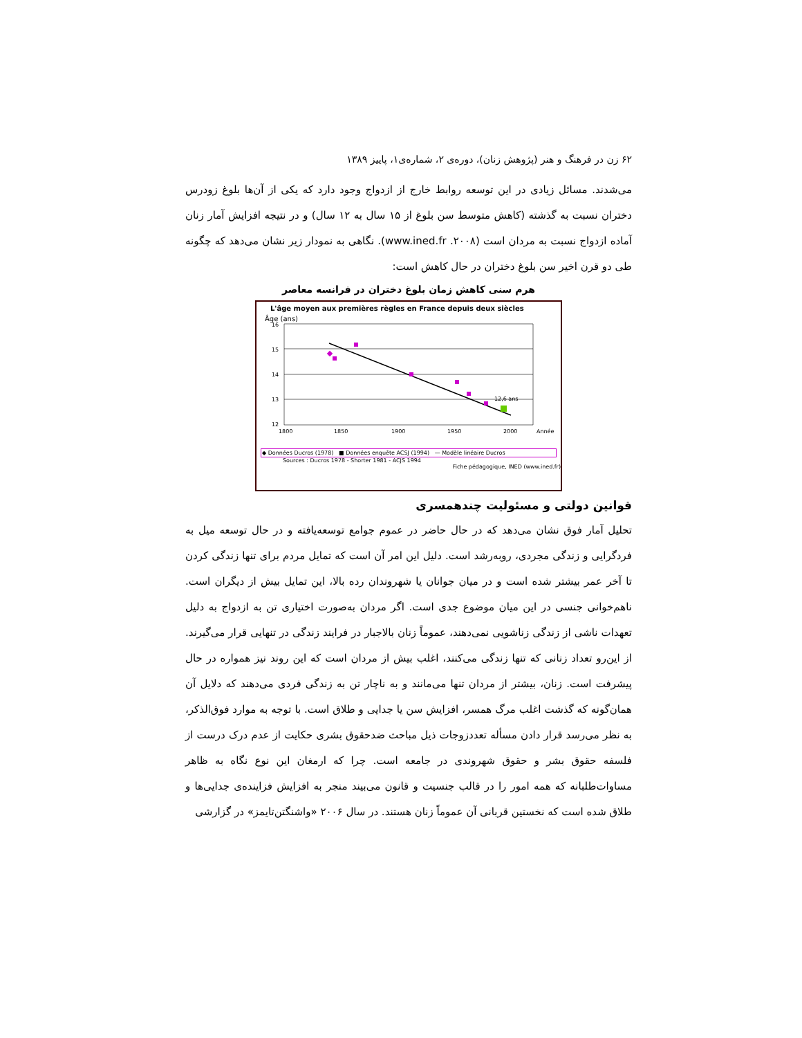۶۲ زن در فرهنگ و هنر (پژوهش زنان)، دوره‌ی ۲، شماره‌ی۱، پاییز ۱۳۸۹
می‌شدند. مسائل زیادی در این توسعه روابط خارج از ازدواج وجود دارد که یکی از آن‌ها بلوغ زودرس دختران نسبت به گذشته (کاهش متوسط سن بلوغ از ۱۵ سال به ۱۲ سال) و در نتیجه افزایش آمار زنان آماده ازدواج نسبت به مردان است (www.ined.fr .۲۰۰۸). نگاهی به نمودار زیر نشان می‌دهد که چگونه طی دو قرن اخیر سن بلوغ دختران در حال کاهش است:
هرم سنی کاهش زمان بلوغ دختران در فرانسه معاصر
L'âge moyen aux premières règles en France depuis deux siècles
Âge (ans)
16
15
14
13
12
1800
1850
1900
1950
2000
Année
12,6 ans
◆ Données Ducros (1978) ■ Données enquête ACSJ (1994) — Modèle linéaire Ducros
Sources : Ducros 1978 - Shorter 1981 - ACJS 1994
Fiche pédagogique, INED (www.ined.fr)
قوانین دولتی و مسئولیت چندهمسری
تحلیل آمار فوق نشان می‌دهد که در حال حاضر در عموم جوامع توسعه‌یافته و در حال توسعه میل به فردگرایی و زندگی مجردی، روبه‌رشد است. دلیل این امر آن است که تمایل مردم برای تنها زندگی کردن تا آخر عمر بیشتر شده است و در میان جوانان یا شهروندان رده بالا، این تمایل بیش از دیگران است. ناهم‌خوانی جنسی در این میان موضوع جدی است. اگر مردان به‌صورت اختیاری تن به ازدواج به دلیل تعهدات ناشی از زندگی زناشویی نمی‌دهند، عموماً زنان بالاجبار در فرایند زندگی در تنهایی قرار می‌گیرند. از این‌رو تعداد زنانی که تنها زندگی می‌کنند، اغلب بیش از مردان است که این روند نیز همواره در حال پیشرفت است. زنان، بیشتر از مردان تنها می‌مانند و به ناچار تن به زندگی فردی می‌دهند که دلایل آن همان‌گونه که گذشت اغلب مرگ همسر، افزایش سن یا جدایی و طلاق است. با توجه به موارد فوق‌الذکر، به نظر می‌رسد قرار دادن مسأله تعددزوجات ذیل مباحث ضدحقوق بشری حکایت از عدم درک درست از فلسفه حقوق بشر و حقوق شهروندی در جامعه است. چرا که ارمغان این نوع نگاه به ظاهر مساوات‌طلبانه که همه امور را در قالب جنسیت و قانون می‌بیند منجر به افزایش فزاینده‌ی جدایی‌ها و طلاق شده است که نخستین قربانی آن عموماً زنان هستند. در سال ۲۰۰۶ «واشنگتن‌تایمز» در گزارشی